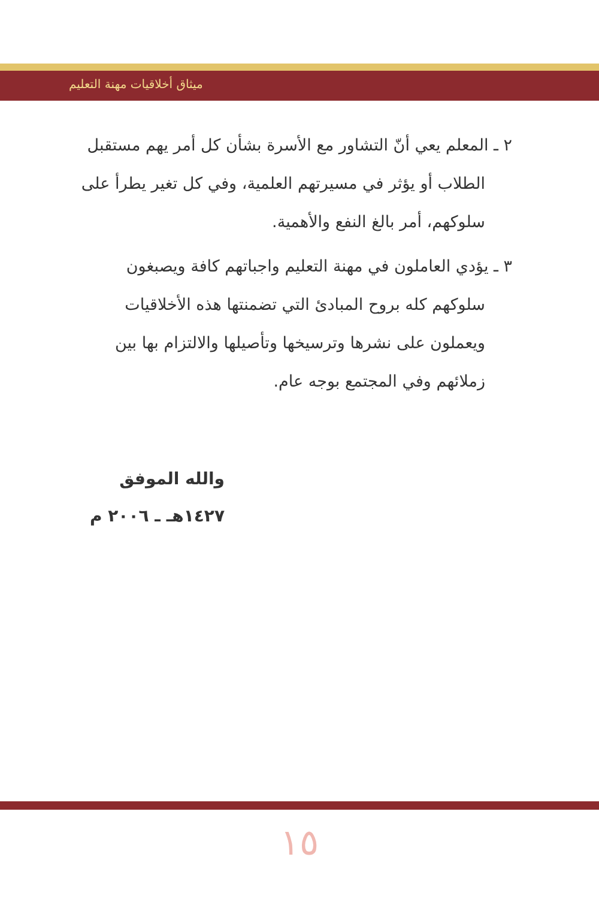ميثاق أخلاقيات مهنة التعليم
٢ ـ المعلم يعي أنّ التشاور مع الأسرة بشأن كل أمر يهم مستقبل الطلاب أو يؤثر في مسيرتهم العلمية، وفي كل تغير يطرأ على سلوكهم، أمر بالغ النفع والأهمية.
٣ ـ يؤدي العاملون في مهنة التعليم واجباتهم كافة ويصبغون سلوكهم كله بروح المبادئ التي تضمنتها هذه الأخلاقيات ويعملون على نشرها وترسيخها وتأصيلها والالتزام بها بين زملائهم وفي المجتمع بوجه عام.
والله الموفق
١٤٢٧هـ ـ ٢٠٠٦ م
١٥